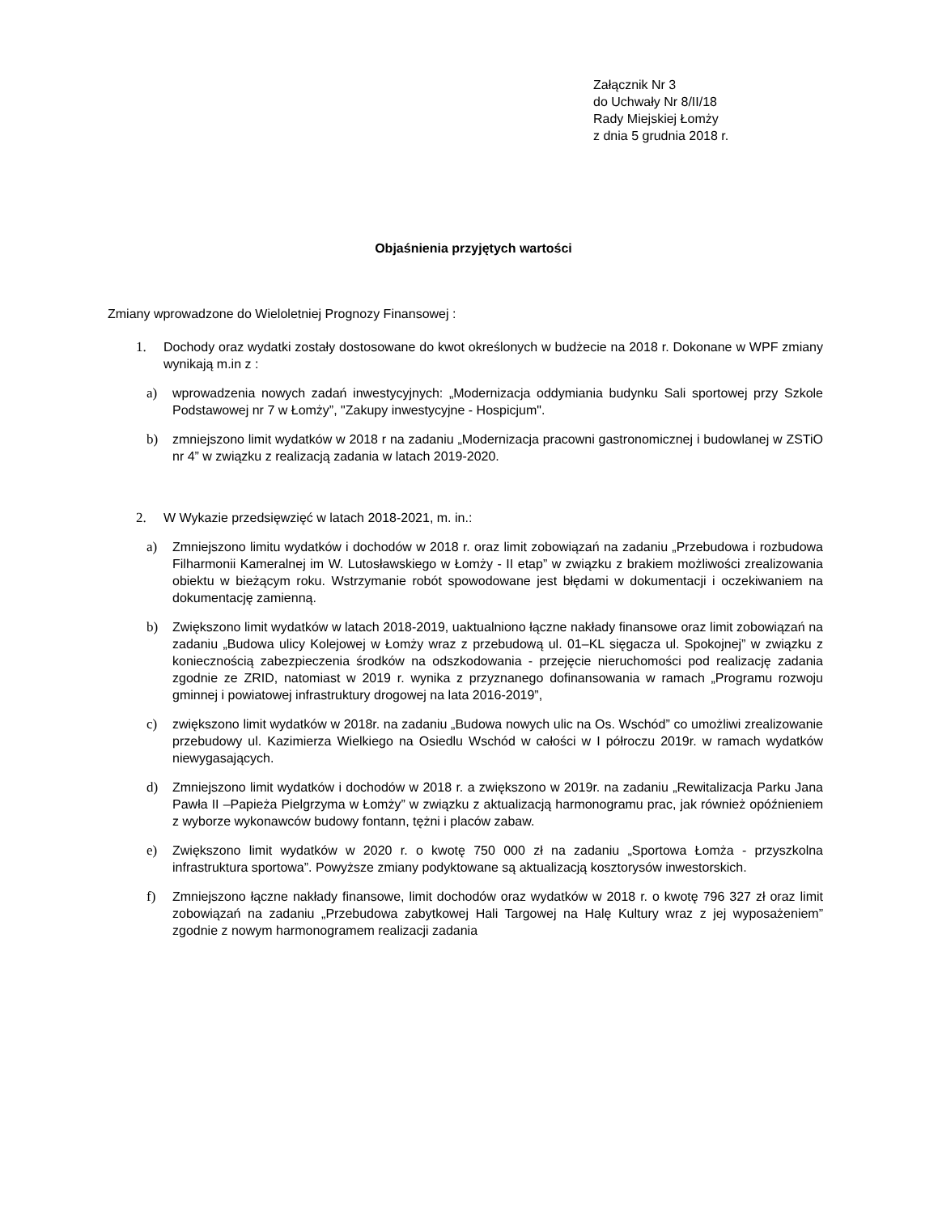Załącznik Nr 3
do Uchwały Nr 8/II/18
Rady Miejskiej Łomży
z dnia 5 grudnia 2018 r.
Objaśnienia przyjętych wartości
Zmiany wprowadzone do Wieloletniej Prognozy Finansowej :
1. Dochody oraz wydatki zostały dostosowane do kwot określonych w budżecie na 2018 r. Dokonane w WPF zmiany wynikają m.in z :
a) wprowadzenia nowych zadań inwestycyjnych: „Modernizacja oddymiania budynku Sali sportowej przy Szkole Podstawowej nr 7 w Łomży”, "Zakupy inwestycyjne - Hospicjum".
b) zmniejszono limit wydatków w 2018 r na zadaniu „Modernizacja pracowni gastronomicznej i budowlanej w ZSTiO nr 4” w związku z realizacją zadania w latach 2019-2020.
2. W Wykazie przedsięwzięć w latach 2018-2021, m. in.:
a) Zmniejszono limitu wydatków i dochodów w 2018 r. oraz limit zobowiązań na zadaniu „Przebudowa i rozbudowa Filharmonii Kameralnej im W. Lutosławskiego w Łomży - II etap” w związku z brakiem możliwości zrealizowania obiektu w bieżącym roku. Wstrzymanie robót spowodowane jest błędami w dokumentacji i oczekiwaniem na dokumentację zamienną.
b) Zwiększono limit wydatków w latach 2018-2019, uaktualniono łączne nakłady finansowe oraz limit zobowiązań na zadaniu „Budowa ulicy Kolejowej w Łomży wraz z przebudową ul. 01–KL sięgacza ul. Spokojnej” w związku z koniecznością zabezpieczenia środków na odszkodowania - przejęcie nieruchomości pod realizację zadania zgodnie ze ZRID, natomiast w 2019 r. wynika z przyznanego dofinansowania w ramach „Programu rozwoju gminnej i powiatowej infrastruktury drogowej na lata 2016-2019”,
c) zwiększono limit wydatków w 2018r. na zadaniu „Budowa nowych ulic na Os. Wschód” co umożliwi zrealizowanie przebudowy ul. Kazimierza Wielkiego na Osiedlu Wschód w całości w I półroczu 2019r. w ramach wydatków niewygasających.
d) Zmniejszono limit wydatków i dochodów w 2018 r. a zwiększono w 2019r. na zadaniu „Rewitalizacja Parku Jana Pawła II –Papieża Pielgrzyma w Łomży” w związku z aktualizacją harmonogramu prac, jak również opóźnieniem z wyborze wykonawców budowy fontann, tężni i placów zabaw.
e) Zwiększono limit wydatków w 2020 r. o kwotę 750 000 zł na zadaniu „Sportowa Łomża - przyszkolna infrastruktura sportowa”. Powyższe zmiany podyktowane są aktualizacją kosztorysów inwestorskich.
f) Zmniejszono łączne nakłady finansowe, limit dochodów oraz wydatków w 2018 r. o kwotę 796 327 zł oraz limit zobowiązań na zadaniu „Przebudowa zabytkowej Hali Targowej na Halę Kultury wraz z jej wyposażeniem” zgodnie z nowym harmonogramem realizacji zadania